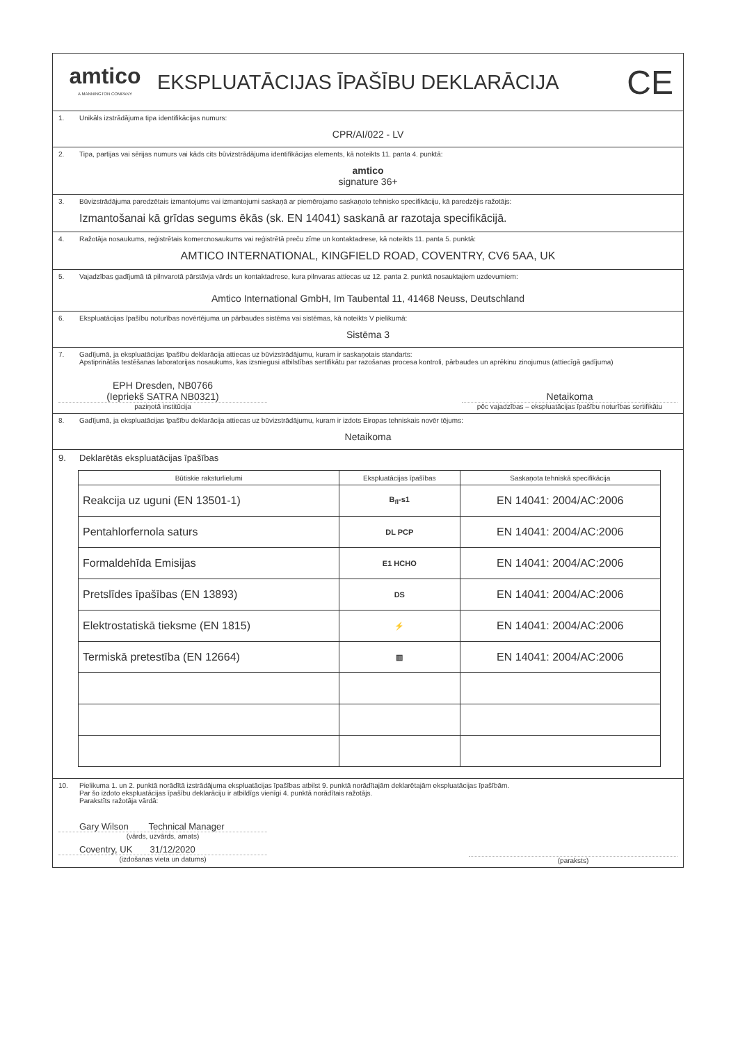amtico
A MANNINGTON COMPANY
EKSPLUATĀCIJAS ĪPAŠĪBU DEKLARĀCIJA
CE
1. Unikāls izstrādājuma tipa identifikācijas numurs:
CPR/AI/022 - LV
2. Tipa, partijas vai sērijas numurs vai kāds cits būvizstrādājuma identifikācijas elements, kā noteikts 11. panta 4. punktā:
amtico
signature 36+
3. Būvizstrādājuma paredzētais izmantojums vai izmantojumi saskaņā ar piemērojamo saskaņoto tehnisko specifikāciju, kā paredzējis ražotājs:
Izmantošanai kā grīdas segums ēkās (sk. EN 14041) saskanā ar razotaja specifikācijā.
4. Ražotāja nosaukums, reģistrētais komercnosaukums vai reģistrētā preču zīme un kontaktadrese, kā noteikts 11. panta 5. punktā:
AMTICO INTERNATIONAL, KINGFIELD ROAD, COVENTRY, CV6 5AA, UK
5. Vajadzības gadījumā tā pilnvarotā pārstāvja vārds un kontaktadrese, kura pilnvaras attiecas uz 12. panta 2. punktā nosauktajiem uzdevumiem:
Amtico International GmbH, Im Taubental 11, 41468 Neuss, Deutschland
6. Ekspluatācijas īpašību noturības novērtējuma un pārbaudes sistēma vai sistēmas, kā noteikts V pielikumā:
Sistēma 3
7. Gadījumā, ja ekspluatācijas īpašību deklarācija attiecas uz būvizstrādājumu, kuram ir saskaņotais standarts:
Apstiprinātās testēšanas laboratorijas nosaukums, kas izsniegusi atbilstības sertifikātu par razošanas procesa kontroli, pārbaudes un aprēkinu zinojumus (attiecīgā gadījuma)
EPH Dresden, NB0766
(Iepriekš SATRA NB0321)
paziņotā institūcija
Netaikoma
pēc vajadzības – ekspluatācijas īpašību noturības sertifikātu
8. Gadījumā, ja ekspluatācijas īpašību deklarācija attiecas uz būvizstrādājumu, kuram ir izdots Eiropas tehniskais novēr tējums:
Netaikoma
9. Deklarētās ekspluatācijas īpašības
| Būtiskie raksturlielumi | Ekspluatācijas īpašības | Saskaņota tehniskā specifikācija |
| --- | --- | --- |
| Reakcija uz uguni (EN 13501-1) | B<sub>fl</sub>-s1 | EN 14041: 2004/AC:2006 |
| Pentahlorfernola saturs | DL PCP | EN 14041: 2004/AC:2006 |
| Formaldehīda Emisijas | E1 HCHO | EN 14041: 2004/AC:2006 |
| Pretslīdes īpašības (EN 13893) | DS | EN 14041: 2004/AC:2006 |
| Elektrostatiskā tieksme (EN 1815) | ⚡ | EN 14041: 2004/AC:2006 |
| Termiskā pretestība (EN 12664) | ▥ | EN 14041: 2004/AC:2006 |
10. Pielikuma 1. un 2. punktā norādītā izstrādājuma ekspluatācijas īpašības atbilst 9. punktā norādītajām deklarētajām ekspluatācijas īpašībām.
Par šo izdoto ekspluatācijas īpašību deklarāciju ir atbildīgs vienīgi 4. punktā norādītais ražotājs.
Parakstīts ražotāja vārdā:
Gary Wilson Technical Manager
(vārds, uzvārds, amats)
Coventry, UK 31/12/2020
(izdošanas vieta un datums)
(paraksts)